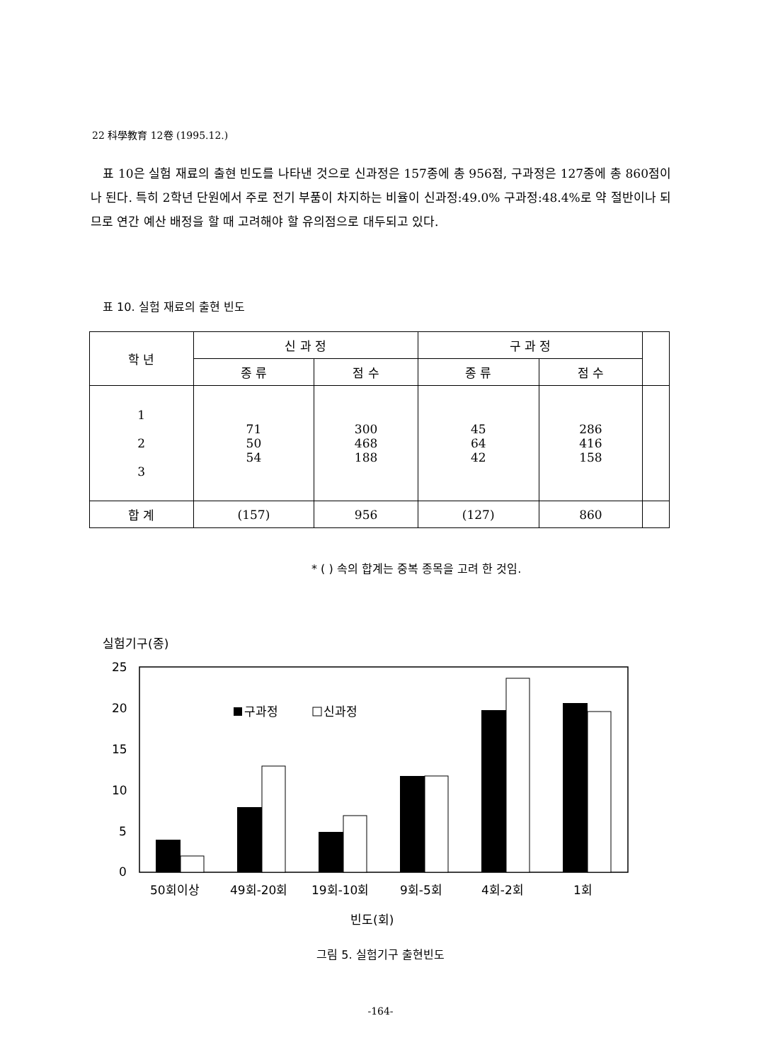22 科學教育 12卷 (1995.12.)
표 10은 실험 재료의 출현 빈도를 나타낸 것으로 신과정은 157종에 총 956점, 구과정은 127종에 총 860점이나 된다. 특히 2학년 단원에서 주로 전기 부품이 차지하는 비율이 신과정:49.0% 구과정:48.4%로 약 절반이나 되므로 연간 예산 배정을 할 때 고려해야 할 유의점으로 대두되고 있다.
표 10. 실험 재료의 출현 빈도
| 학 년 | 신 과 정 | | 구 과 정 | | |
| --- | --- | --- | --- | --- | --- |
| | 종 류 | 점 수 | 종 류 | 점 수 | |
| 1 2 3 | 71 50 54 | 300 468 188 | 45 64 42 | 286 416 158 | |
| 합 계 | (157) | 956 | (127) | 860 | |
* ( ) 속의 합계는 중복 종목을 고려 한 것임.
실험기구(종)
25
20
15
10
5
0
구과정
신과정
50회이상
49회-20회
19회-10회
9회-5회
4회-2회
1회
빈도(회)
그림 5. 실험기구 출현빈도
-164-